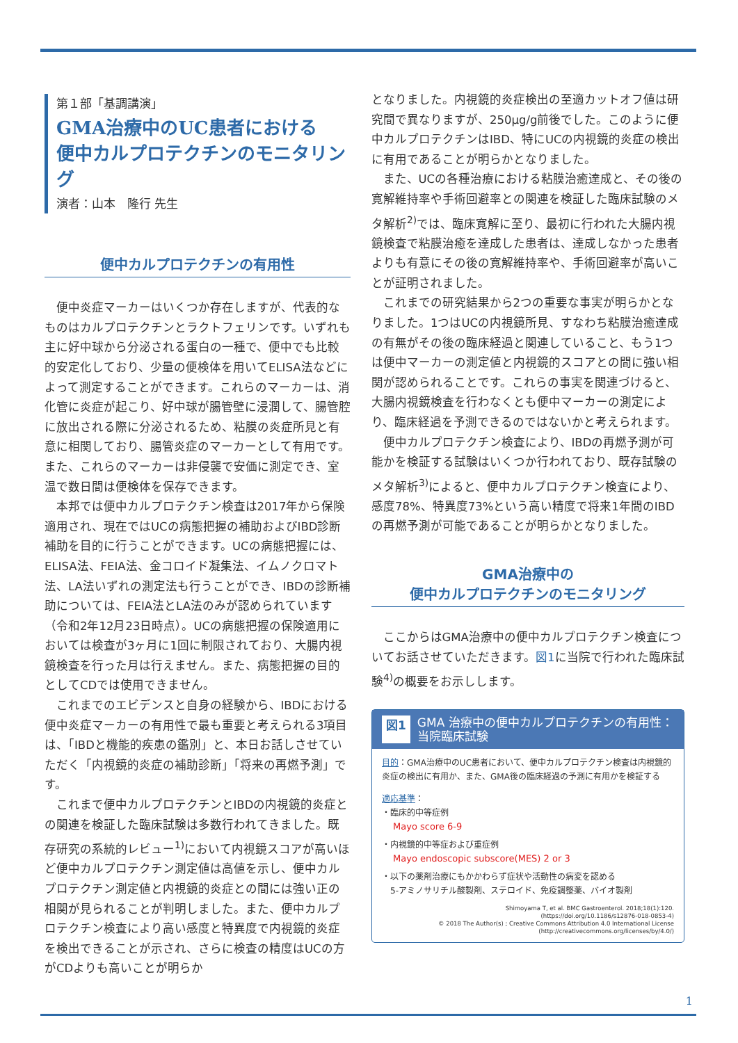第１部「基調講演」
GMA治療中のUC患者における
便中カルプロテクチンのモニタリング
演者：山本　隆行 先生
便中カルプロテクチンの有用性
便中炎症マーカーはいくつか存在しますが、代表的なものはカルプロテクチンとラクトフェリンです。いずれも主に好中球から分泌される蛋白の一種で、便中でも比較的安定化しており、少量の便検体を用いてELISA法などによって測定することができます。これらのマーカーは、消化管に炎症が起こり、好中球が腸管壁に浸潤して、腸管腔に放出される際に分泌されるため、粘膜の炎症所見と有意に相関しており、腸管炎症のマーカーとして有用です。また、これらのマーカーは非侵襲で安価に測定でき、室温で数日間は便検体を保存できます。
本邦では便中カルプロテクチン検査は2017年から保険適用され、現在ではUCの病態把握の補助およびIBD診断補助を目的に行うことができます。UCの病態把握には、ELISA法、FEIA法、金コロイド凝集法、イムノクロマト法、LA法いずれの測定法も行うことができ、IBDの診断補助については、FEIA法とLA法のみが認められています（令和2年12月23日時点）。UCの病態把握の保険適用においては検査が3ヶ月に1回に制限されており、大腸内視鏡検査を行った月は行えません。また、病態把握の目的としてCDでは使用できません。
これまでのエビデンスと自身の経験から、IBDにおける便中炎症マーカーの有用性で最も重要と考えられる3項目は、「IBDと機能的疾患の鑑別」と、本日お話しさせていただく「内視鏡的炎症の補助診断」「将来の再燃予測」です。
これまで便中カルプロテクチンとIBDの内視鏡的炎症との関連を検証した臨床試験は多数行われてきました。既存研究の系統的レビュー<sup>1)</sup>において内視鏡スコアが高いほど便中カルプロテクチン測定値は高値を示し、便中カルプロテクチン測定値と内視鏡的炎症との間には強い正の相関が見られることが判明しました。また、便中カルプロテクチン検査により高い感度と特異度で内視鏡的炎症を検出できることが示され、さらに検査の精度はUCの方がCDよりも高いことが明らか
となりました。内視鏡的炎症検出の至適カットオフ値は研究間で異なりますが、250μg/g前後でした。このように便中カルプロテクチンはIBD、特にUCの内視鏡的炎症の検出に有用であることが明らかとなりました。
また、UCの各種治療における粘膜治癒達成と、その後の寛解維持率や手術回避率との関連を検証した臨床試験のメタ解析<sup>2)</sup>では、臨床寛解に至り、最初に行われた大腸内視鏡検査で粘膜治癒を達成した患者は、達成しなかった患者よりも有意にその後の寛解維持率や、手術回避率が高いことが証明されました。
これまでの研究結果から2つの重要な事実が明らかとなりました。1つはUCの内視鏡所見、すなわち粘膜治癒達成の有無がその後の臨床経過と関連していること、もう1つは便中マーカーの測定値と内視鏡的スコアとの間に強い相関が認められることです。これらの事実を関連づけると、大腸内視鏡検査を行わなくとも便中マーカーの測定により、臨床経過を予測できるのではないかと考えられます。
便中カルプロテクチン検査により、IBDの再燃予測が可能かを検証する試験はいくつか行われており、既存試験のメタ解析<sup>3)</sup>によると、便中カルプロテクチン検査により、感度78%、特異度73%という高い精度で将来1年間のIBDの再燃予測が可能であることが明らかとなりました。
GMA治療中の
便中カルプロテクチンのモニタリング
ここからはGMA治療中の便中カルプロテクチン検査についてお話させていただきます。図1に当院で行われた臨床試験<sup>4)</sup>の概要をお示しします。
図1 GMA 治療中の便中カルプロテクチンの有用性：
当院臨床試験
目的：GMA治療中のUC患者において、便中カルプロテクチン検査は内視鏡的炎症の検出に有用か、また、GMA後の臨床経過の予測に有用かを検証する
適応基準：
・臨床的中等症例
Mayo score 6-9
・内視鏡的中等症および重症例
Mayo endoscopic subscore(MES) 2 or 3
・以下の薬剤治療にもかかわらず症状や活動性の病変を認める
5-アミノサリチル酸製剤、ステロイド、免疫調整薬、バイオ製剤
Shimoyama T, et al. BMC Gastroenterol. 2018;18(1):120.
(https://doi.org/10.1186/s12876-018-0853-4)
© 2018 The Author(s) ; Creative Commons Attribution 4.0 International License
(http://creativecommons.org/licenses/by/4.0/)
1